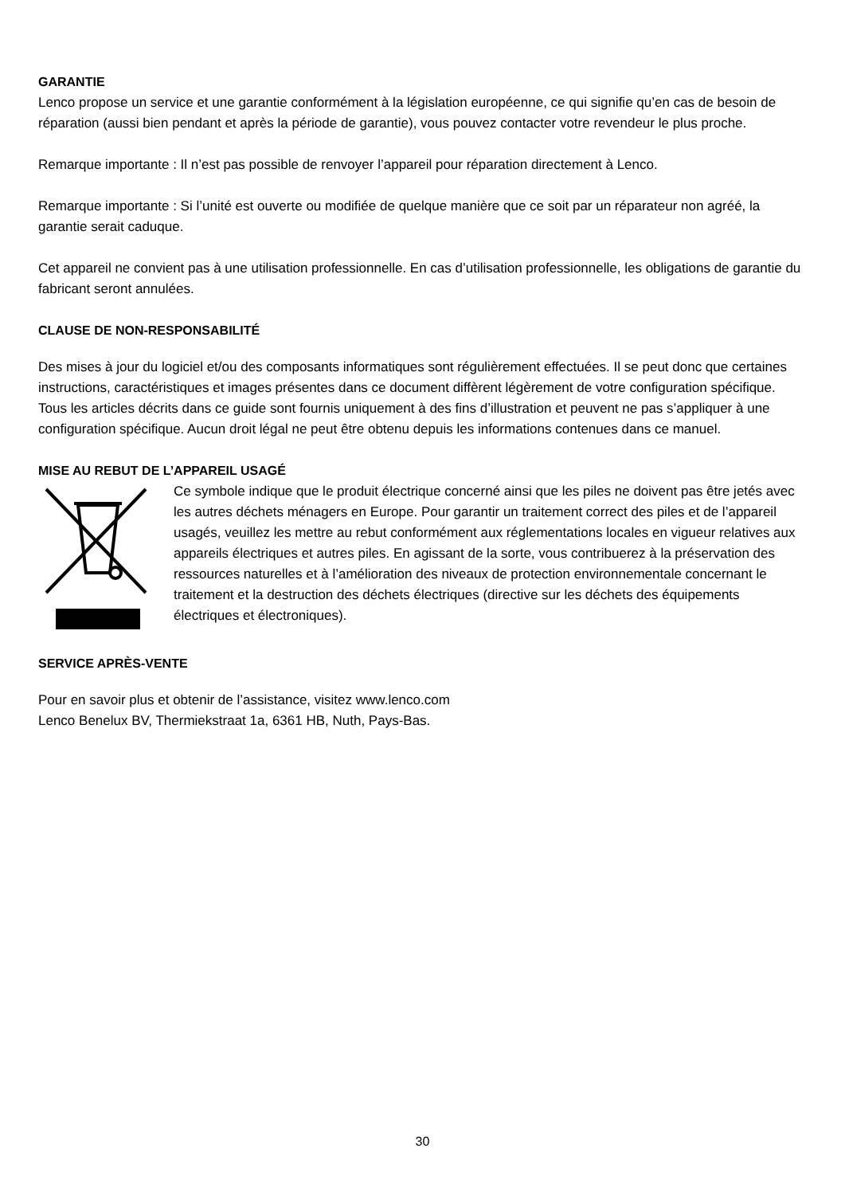GARANTIE
Lenco propose un service et une garantie conformément à la législation européenne, ce qui signifie qu’en cas de besoin de réparation (aussi bien pendant et après la période de garantie), vous pouvez contacter votre revendeur le plus proche.
Remarque importante : Il n’est pas possible de renvoyer l’appareil pour réparation directement à Lenco.
Remarque importante : Si l’unité est ouverte ou modifiée de quelque manière que ce soit par un réparateur non agréé, la garantie serait caduque.
Cet appareil ne convient pas à une utilisation professionnelle. En cas d’utilisation professionnelle, les obligations de garantie du fabricant seront annulées.
CLAUSE DE NON-RESPONSABILITÉ
Des mises à jour du logiciel et/ou des composants informatiques sont régulièrement effectuées. Il se peut donc que certaines instructions, caractéristiques et images présentes dans ce document diffèrent légèrement de votre configuration spécifique. Tous les articles décrits dans ce guide sont fournis uniquement à des fins d’illustration et peuvent ne pas s’appliquer à une configuration spécifique. Aucun droit légal ne peut être obtenu depuis les informations contenues dans ce manuel.
MISE AU REBUT DE L’APPAREIL USAGÉ
Ce symbole indique que le produit électrique concerné ainsi que les piles ne doivent pas être jetés avec les autres déchets ménagers en Europe. Pour garantir un traitement correct des piles et de l’appareil usagés, veuillez les mettre au rebut conformément aux réglementations locales en vigueur relatives aux appareils électriques et autres piles. En agissant de la sorte, vous contribuerez à la préservation des ressources naturelles et à l’amélioration des niveaux de protection environnementale concernant le traitement et la destruction des déchets électriques (directive sur les déchets des équipements électriques et électroniques).
SERVICE APRÈS-VENTE
Pour en savoir plus et obtenir de l’assistance, visitez www.lenco.com
Lenco Benelux BV, Thermiekstraat 1a, 6361 HB, Nuth, Pays-Bas.
30